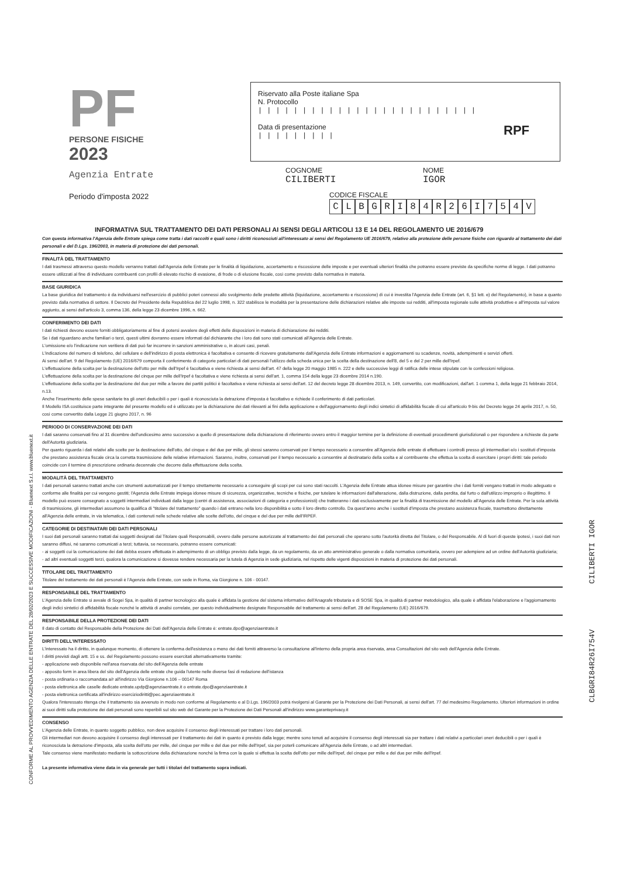PF
PERSONE FISICHE
2023
Agenzia Entrate
Periodo d'imposta 2022
Riservato alla Poste italiane Spa
N. Protocollo
|||||||||||||||||||||||||
Data di presentazione RPF
|||||||||
COGNOME
CILIBERTI
NOME
IGOR
CODICE FISCALE
CLBGRI 84 R 26 I 754 V
INFORMATIVA SUL TRATTAMENTO DEI DATI PERSONALI AI SENSI DEGLI ARTICOLI 13 E 14 DEL REGOLAMENTO UE 2016/679
Con questa informativa l'Agenzia delle Entrate spiega come tratta i dati raccolti e quali sono i diritti riconosciuti all'interessato ai sensi del Regolamento UE 2016/679, relativo alla protezione delle persone fisiche con riguardo al trattamento dei dati personali e del D.Lgs. 196/2003, in materia di protezione dei dati personali.
FINALITÀ DEL TRATTAMENTO
I dati trasmessi attraverso questo modello verranno trattati dall'Agenzia delle Entrate per le finalità di liquidazione, accertamento e riscossione delle imposte e per eventuali ulteriori finalità che potranno essere previste da specifiche norme di legge. I dati potranno essere utilizzati al fine di individuare contribuenti con profili di elevato rischio di evasione, di frode o di elusione fiscale, così come previsto dalla normativa in materia.
BASE GIURIDICA
La base giuridica del trattamento è da individuarsi nell'esercizio di pubblici poteri connessi allo svolgimento delle predette attività (liquidazione, accertamento e riscossione) di cui è investita l'Agenzia delle Entrate (art. 6, §1 lett. e) del Regolamento), in base a quanto previsto dalla normativa di settore. Il Decreto del Presidente della Repubblica del 22 luglio 1998, n. 322 stabilisce le modalità per la presentazione delle dichiarazioni relative alle imposte sui redditi, all'imposta regionale sulle attività produttive e all'imposta sul valore aggiunto, ai sensi dell'articolo 3, comma 136, della legge 23 dicembre 1996, n. 662.
CONFERIMENTO DEI DATI
I dati richiesti devono essere forniti obbligatoriamente al fine di potersi avvalere degli effetti delle disposizioni in materia di dichiarazione dei redditi.
Se i dati riguardano anche familiari o terzi, questi ultimi dovranno essere informati dal dichiarante che i loro dati sono stati comunicati all'Agenzia delle Entrate.
L'omissione e/o l'indicazione non veritiera di dati può far incorrere in sanzioni amministrative o, in alcuni casi, penali.
L'indicazione del numero di telefono, del cellulare e dell'indirizzo di posta elettronica è facoltativa e consente di ricevere gratuitamente dall'Agenzia delle Entrate informazioni e aggiornamenti su scadenze, novità, adempimenti e servizi offerti.
Ai sensi dell'art. 9 del Regolamento (UE) 2016/679 comporta il conferimento di categorie particolari di dati personali l'utilizzo della scheda unica per la scelta della destinazione dell'8, del 5 e del 2 per mille dell'Irpef.
L'effettuazione della scelta per la destinazione dell'otto per mille dell'Irpef è facoltativa e viene richiesta ai sensi dell'art. 47 della legge 20 maggio 1985 n. 222 e delle successive leggi di ratifica delle intese stipulate con le confessioni religiose.
L'effettuazione della scelta per la destinazione del cinque per mille dell'Irpef è facoltativa e viene richiesta ai sensi dell'art. 1, comma 154 della legge 23 dicembre 2014 n.190.
L'effettuazione della scelta per la destinazione del due per mille a favore dei partiti politici è facoltativa e viene richiesta ai sensi dell'art. 12 del decreto legge 28 dicembre 2013, n. 149, convertito, con modificazioni, dall'art. 1 comma 1, della legge 21 febbraio 2014, n.13.
Anche l'inserimento delle spese sanitarie tra gli oneri deducibili o per i quali è riconosciuta la detrazione d'imposta è facoltativo e richiede il conferimento di dati particolari.
Il Modello ISA costituisce parte integrante del presente modello ed è utilizzato per la dichiarazione dei dati rilevanti ai fini della applicazione e dell'aggiornamento degli indici sintetici di affidabilità fiscale di cui all'articolo 9-bis del Decreto legge 24 aprile 2017, n. 50, così come convertito dalla Legge 21 giugno 2017, n. 96
PERIODO DI CONSERVAZIONE DEI DATI
I dati saranno conservati fino al 31 dicembre dell'undicesimo anno successivo a quello di presentazione della dichiarazione di riferimento ovvero entro il maggior termine per la definizione di eventuali procedimenti giurisdizionali o per rispondere a richieste da parte dell'Autorità giudiziaria.
Per quanto riguarda i dati relativi alle scelte per la destinazione dell'otto, del cinque e del due per mille, gli stessi saranno conservati per il tempo necessario a consentire all'Agenzia delle entrate di effettuare i controlli presso gli intermediari e/o i sostituti d'imposta che prestano assistenza fiscale circa la corretta trasmissione delle relative informazioni. Saranno, inoltre, conservati per il tempo necessario a consentire al destinatario della scelta e al contribuente che effettua la scelta di esercitare i propri diritti: tale periodo coincide con il termine di prescrizione ordinaria decennale che decorre dalla effettuazione della scelta.
MODALITÀ DEL TRATTAMENTO
I dati personali saranno trattati anche con strumenti automatizzati per il tempo strettamente necessario a conseguire gli scopi per cui sono stati raccolti. L'Agenzia delle Entrate attua idonee misure per garantire che i dati forniti vengano trattati in modo adeguato e conforme alle finalità per cui vengono gestiti; l'Agenzia delle Entrate impiega idonee misure di sicurezza, organizzative, tecniche e fisiche, per tutelare le informazioni dall'alterazione, dalla distruzione, dalla perdita, dal furto o dall'utilizzo improprio o illegittimo. Il modello può essere consegnato a soggetti intermediari individuati dalla legge (centri di assistenza, associazioni di categoria e professionisti) che tratteranno i dati esclusivamente per la finalità di trasmissione del modello all'Agenzia delle Entrate. Per la sola attività di trasmissione, gli intermediari assumono la qualifica di "titolare del trattamento" quando i dati entrano nella loro disponibilità e sotto il loro diretto controllo. Da quest'anno anche i sostituti d'imposta che prestano assistenza fiscale, trasmettono direttamente all'Agenzia delle entrate, in via telematica, i dati contenuti nelle schede relative alle scelte dell'otto, del cinque e del due per mille dell'IRPEF.
CATEGORIE DI DESTINATARI DEI DATI PERSONALI
I suoi dati personali saranno trattati dai soggetti designati dal Titolare quali Responsabili, ovvero dalle persone autorizzate al trattamento dei dati personali che operano sotto l'autorità diretta del Titolare, o del Responsabile. Al di fuori di queste ipotesi, i suoi dati non saranno diffusi, né saranno comunicati a terzi; tuttavia, se necessario, potranno essere comunicati:
- ai soggetti cui la comunicazione dei dati debba essere effettuata in adempimento di un obbligo previsto dalla legge, da un regolamento, da un atto amministrativo generale o dalla normativa comunitaria, ovvero per adempiere ad un ordine dell'Autorità giudiziaria;
- ad altri eventuali soggetti terzi, qualora la comunicazione si dovesse rendere necessaria per la tutela di Agenzia in sede giudiziaria, nel rispetto delle vigenti disposizioni in materia di protezione dei dati personali.
TITOLARE DEL TRATTAMENTO
Titolare del trattamento dei dati personali è l'Agenzia delle Entrate, con sede in Roma, via Giorgione n. 106 - 00147.
RESPONSABILE DEL TRATTAMENTO
L'Agenzia delle Entrate si avvale di Sogei Spa, in qualità di partner tecnologico alla quale è affidata la gestione del sistema informativo dell'Anagrafe tributaria e di SOSE Spa, in qualità di partner metodologico, alla quale è affidata l'elaborazione e l'aggiornamento degli indici sintetici di affidabilità fiscale nonché le attività di analisi correlate, per questo individualmente designate Responsabile del trattamento ai sensi dell'art. 28 del Regolamento (UE) 2016/679.
RESPONSABILE DELLA PROTEZIONE DEI DATI
Il dato di contatto del Responsabile della Protezione dei Dati dell'Agenzia delle Entrate è: entrate.dpo@agenziaentrate.it
DIRITTI DELL'INTERESSATO
L'interessato ha il diritto, in qualunque momento, di ottenere la conferma dell'esistenza o meno dei dati forniti attraverso la consultazione all'interno della propria area riservata, area Consultazioni del sito web dell'Agenzia delle Entrate.
I diritti previsti dagli artt. 15 e ss. del Regolamento possono essere esercitati alternativamente tramite:
- applicazione web disponibile nell'area riservata del sito dell'Agenzia delle entrate
- apposito form in area libera del sito dell'Agenzia delle entrate che guida l'utente nelle diverse fasi di redazione dell'istanza
- posta ordinaria o raccomandata a/r all'indirizzo Via Giorgione n.106 – 00147 Roma
- posta elettronica alle caselle dedicate entrate.updp@agenziaentrate.it o entrate.dpo@agenziaentrate.it
- posta elettronica certificata all'indirizzo eserciziodiritti@pec.agenziaentrate.it
Qualora l'interessato ritenga che il trattamento sia avvenuto in modo non conforme al Regolamento e al D.Lgs. 196/2003 potrà rivolgersi al Garante per la Protezione dei Dati Personali, ai sensi dell'art. 77 del medesimo Regolamento. Ulteriori informazioni in ordine ai suoi diritti sulla protezione dei dati personali sono reperibili sul sito web del Garante per la Protezione dei Dati Personali all'indirizzo www.garanteprivacy.it
CONSENSO
L'Agenzia delle Entrate, in quanto soggetto pubblico, non deve acquisire il consenso degli interessati per trattare i loro dati personali.
Gli intermediari non devono acquisire il consenso degli interessati per il trattamento dei dati in quanto è previsto dalla legge; mentre sono tenuti ad acquisire il consenso degli interessati sia per trattare i dati relativi a particolari oneri deducibili o per i quali è riconosciuta la detrazione d'imposta, alla scelta dell'otto per mille, del cinque per mille e del due per mille dell'Irpef, sia per poterli comunicare all'Agenzia delle Entrate, o ad altri intermediari.
Tale consenso viene manifestato mediante la sottoscrizione della dichiarazione nonché la firma con la quale si effettua la scelta dell'otto per mille dell'Irpef, del cinque per mille e del due per mille dell'Irpef.
La presente informativa viene data in via generale per tutti i titolari del trattamento sopra indicati.
CONFORME AL PROVVEDIMENTO AGENZIA DELLE ENTRATE DEL 28/02/2023 E SUCCESSIVE MODIFICAZIONI - Bluenext S.r.l. www.bluenext.it
CLBGRI84R26I754V CILIBERTI IGOR